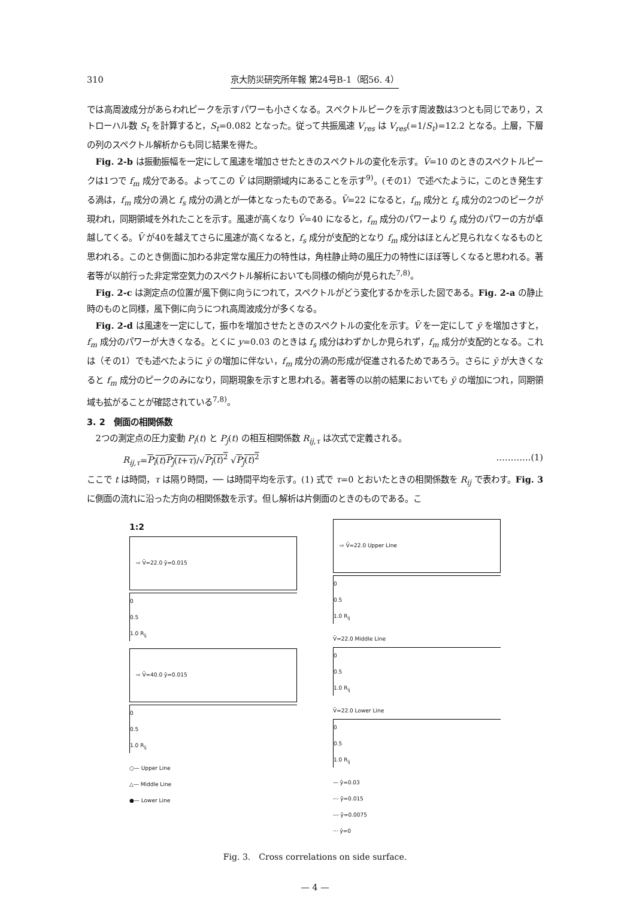310 京大防災研究所年報 第24号B-1（昭56. 4）
では高周波成分があらわれピークを示すパワーも小さくなる。スペクトルピークを示す周波数は3つとも同じであり，ストローハル数 S<sub>t</sub> を計算すると，S<sub>t</sub>=0.082 となった。従って共振風速 V<sub>res</sub> は V<sub>res</sub>(=1/S<sub>t</sub>)=12.2 となる。上層，下層の列のスペクトル解析からも同じ結果を得た。
Fig. 2-b は振動振幅を一定にして風速を増加させたときのスペクトルの変化を示す。V̄=10 のときのスペクトルピークは1つで f<sub>m</sub> 成分である。よってこの V̄ は同期領域内にあることを示す<sup>9)</sup>。(その1）で述べたように，このとき発生する渦は，f<sub>m</sub> 成分の渦と f<sub>s</sub> 成分の渦とが一体となったものである。V̄=22 になると，f<sub>m</sub> 成分と f<sub>s</sub> 成分の2つのピークが現われ，同期領域を外れたことを示す。風速が高くなり V̄=40 になると，f<sub>m</sub> 成分のパワーより f<sub>s</sub> 成分のパワーの方が卓越してくる。V̄ が40を越えてさらに風速が高くなると，f<sub>s</sub> 成分が支配的となり f<sub>m</sub> 成分はほとんど見られなくなるものと思われる。このとき側面に加わる非定常な風圧力の特性は，角柱静止時の風圧力の特性にほぼ等しくなると思われる。著者等が以前行った非定常空気力のスペクトル解析においても同様の傾向が見られた<sup>7,8)</sup>。
Fig. 2-c は測定点の位置が風下側に向うにつれて，スペクトルがどう変化するかを示した図である。Fig. 2-a の静止時のものと同様，風下側に向うにつれ高周波成分が多くなる。
Fig. 2-d は風速を一定にして，振巾を増加させたときのスペクトルの変化を示す。V̄ を一定にして ȳ を増加さすと，f<sub>m</sub> 成分のパワーが大きくなる。とくに y=0.03 のときは f<sub>s</sub> 成分はわずかしか見られず，f<sub>m</sub> 成分が支配的となる。これは（その1）でも述べたように ȳ の増加に伴ない，f<sub>m</sub> 成分の渦の形成が促進されるためであろう。さらに ȳ が大きくなると f<sub>m</sub> 成分のピークのみになり，同期現象を示すと思われる。著者等の以前の結果においても ȳ の増加につれ，同期領域も拡がることが確認されている<sup>7,8)</sup>。
3. 2　側面の相関係数
2つの測定点の圧力変動 P<sub>i</sub>(t) と P<sub>j</sub>(t) の相互相関係数 R<sub>ij,τ</sub> は次式で定義される。
R<sub>ij,τ</sub>=P<sub>i</sub>(t)P<sub>j</sub>(t+τ)/√P<sub>i</sub>(t)<sup>2</sup> √P<sub>j</sub>(t)<sup>2</sup> …………(1)
ここで t は時間，τ は隔り時間，── は時間平均を示す。(1) 式で τ=0 とおいたときの相関係数を R<sub>ij</sub> で表わす。Fig. 3 に側面の流れに沿った方向の相関係数を示す。但し解析は片側面のときのものである。こ
1:2
⇨ V̄=22.0 ȳ=0.015
0
0.5
1.0 R<sub>ij</sub>
⇨ V̄=40.0 ȳ=0.015
0
0.5
1.0 R<sub>ij</sub>
○— Upper Line
△— Middle Line
●— Lower Line
⇨ V̄=22.0 Upper Line
0
0.5
1.0 R<sub>ij</sub>
V̄=22.0 Middle Line
0
0.5
1.0 R<sub>ij</sub>
V̄=22.0 Lower Line
0
0.5
1.0 R<sub>ij</sub>
— ȳ=0.03
-·- ȳ=0.015
--- ȳ=0.0075
··· ȳ=0
Fig. 3.　Cross correlations on side surface.
— 4 —